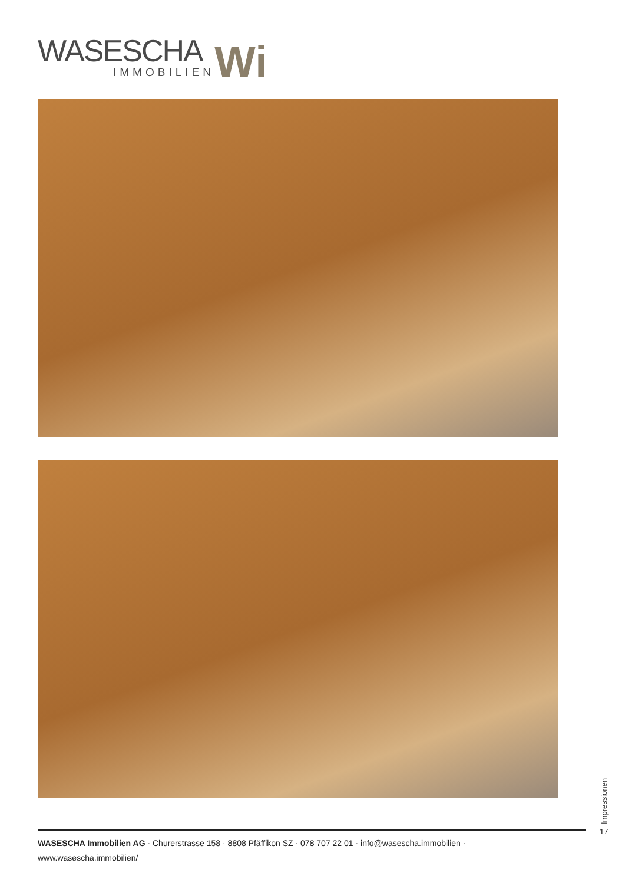WASESCHA
IMMOBILIEN
Wi
Impressionen
17
WASESCHA Immobilien AG · Churerstrasse 158 · 8808 Pfäffikon SZ · 078 707 22 01 · info@wasescha.immobilien · www.wasescha.immobilien/